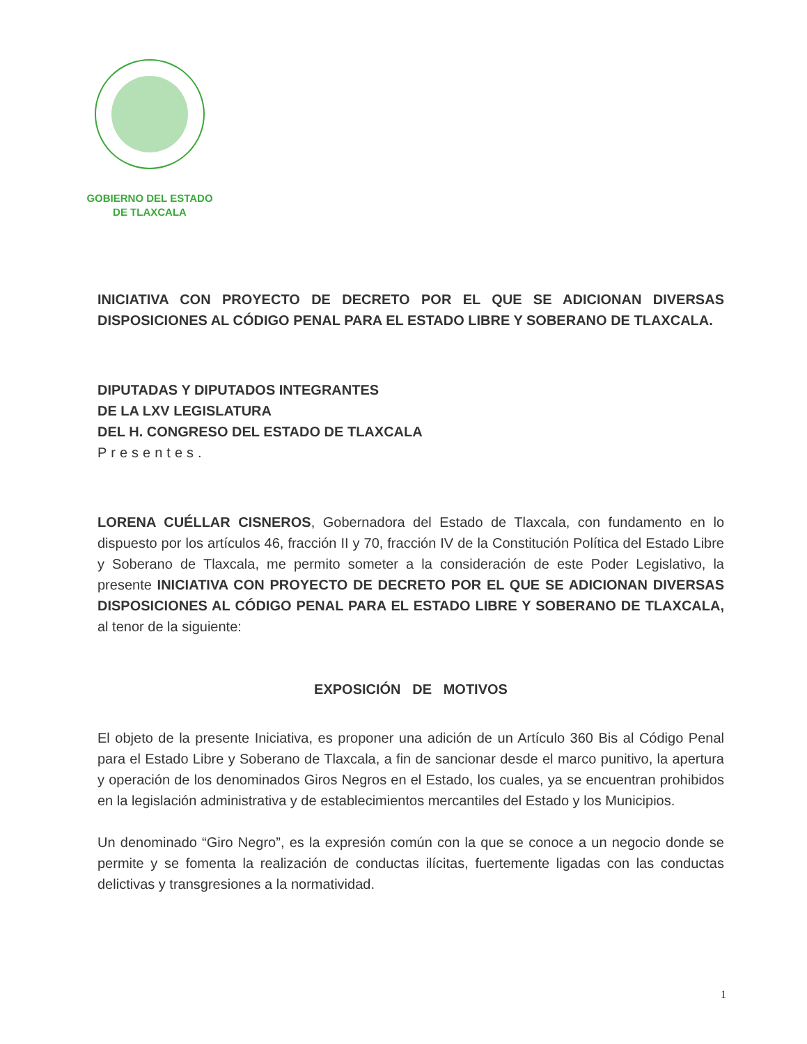GOBIERNO DEL ESTADO
DE TLAXCALA
INICIATIVA CON PROYECTO DE DECRETO POR EL QUE SE ADICIONAN DIVERSAS DISPOSICIONES AL CÓDIGO PENAL PARA EL ESTADO LIBRE Y SOBERANO DE TLAXCALA.
DIPUTADAS Y DIPUTADOS INTEGRANTES
DE LA LXV LEGISLATURA
DEL H. CONGRESO DEL ESTADO DE TLAXCALA
Presentes.
LORENA CUÉLLAR CISNEROS, Gobernadora del Estado de Tlaxcala, con fundamento en lo dispuesto por los artículos 46, fracción II y 70, fracción IV de la Constitución Política del Estado Libre y Soberano de Tlaxcala, me permito someter a la consideración de este Poder Legislativo, la presente INICIATIVA CON PROYECTO DE DECRETO POR EL QUE SE ADICIONAN DIVERSAS DISPOSICIONES AL CÓDIGO PENAL PARA EL ESTADO LIBRE Y SOBERANO DE TLAXCALA, al tenor de la siguiente:
EXPOSICIÓN DE MOTIVOS
El objeto de la presente Iniciativa, es proponer una adición de un Artículo 360 Bis al Código Penal para el Estado Libre y Soberano de Tlaxcala, a fin de sancionar desde el marco punitivo, la apertura y operación de los denominados Giros Negros en el Estado, los cuales, ya se encuentran prohibidos en la legislación administrativa y de establecimientos mercantiles del Estado y los Municipios.
Un denominado “Giro Negro”, es la expresión común con la que se conoce a un negocio donde se permite y se fomenta la realización de conductas ilícitas, fuertemente ligadas con las conductas delictivas y transgresiones a la normatividad.
1